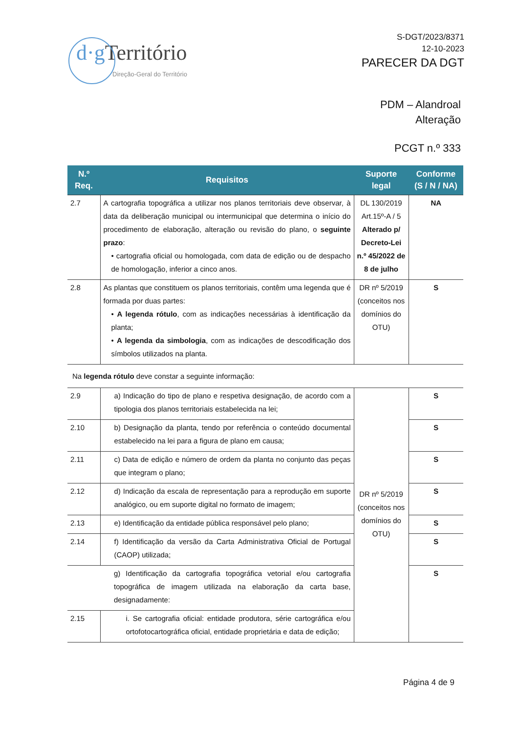d·g Território
Direção-Geral do Território
S-DGT/2023/8371
12-10-2023
PARECER DA DGT
PDM – Alandroal
Alteração
PCGT n.º 333
| N.º Req. | Requisitos | Suporte legal | Conforme (S / N / NA) |
| --- | --- | --- | --- |
| 2.7 | A cartografia topográfica a utilizar nos planos territoriais deve observar, à data da deliberação municipal ou intermunicipal que determina o início do procedimento de elaboração, alteração ou revisão do plano, o seguinte prazo : • cartografia oficial ou homologada, com data de edição ou de despacho de homologação, inferior a cinco anos. | DL 130/2019 Art.15º-A / 5 Alterado p/ Decreto-Lei n.º 45/2022 de 8 de julho | NA |
| 2.8 | As plantas que constituem os planos territoriais, contêm uma legenda que é formada por duas partes: • A legenda rótulo , com as indicações necessárias à identificação da planta; • A legenda da simbologia , com as indicações de descodificação dos símbolos utilizados na planta. | DR nº 5/2019 (conceitos nos domínios do OTU) | S |
| Na legenda rótulo deve constar a seguinte informação: | | | |
| 2.9 | a) Indicação do tipo de plano e respetiva designação, de acordo com a tipologia dos planos territoriais estabelecida na lei; | DR nº 5/2019 (conceitos nos domínios do OTU) | S |
| 2.10 | b) Designação da planta, tendo por referência o conteúdo documental estabelecido na lei para a figura de plano em causa; | | S |
| 2.11 | c) Data de edição e número de ordem da planta no conjunto das peças que integram o plano; | | S |
| 2.12 | d) Indicação da escala de representação para a reprodução em suporte analógico, ou em suporte digital no formato de imagem; | | S |
| 2.13 | e) Identificação da entidade pública responsável pelo plano; | | S |
| 2.14 | f) Identificação da versão da Carta Administrativa Oficial de Portugal (CAOP) utilizada; | | S |
| | g) Identificação da cartografia topográfica vetorial e/ou cartografia topográfica de imagem utilizada na elaboração da carta base, designadamente: | | S |
| 2.15 | i. Se cartografia oficial: entidade produtora, série cartográfica e/ou ortofotocartográfica oficial, entidade proprietária e data de edição; | | |
Página 4 de 9